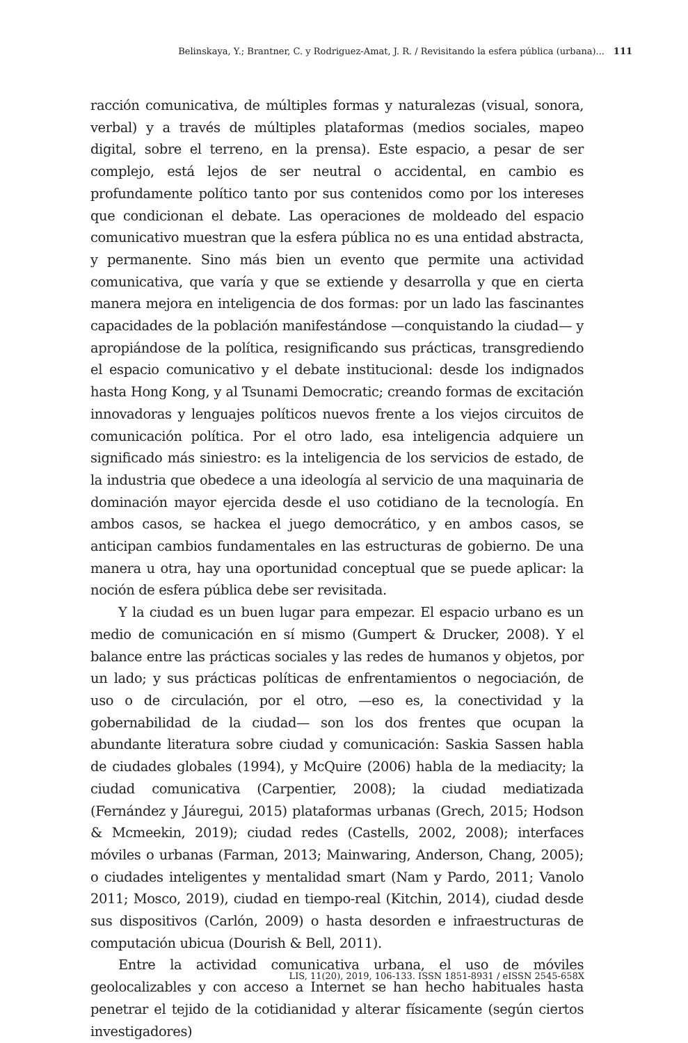Belinskaya, Y.; Brantner, C. y Rodriguez-Amat, J. R. / Revisitando la esfera pública (urbana)... 111
racción comunicativa, de múltiples formas y naturalezas (visual, sonora, verbal) y a través de múltiples plataformas (medios sociales, mapeo digital, sobre el terreno, en la prensa). Este espacio, a pesar de ser complejo, está lejos de ser neutral o accidental, en cambio es profundamente político tanto por sus contenidos como por los intereses que condicionan el debate. Las operaciones de moldeado del espacio comunicativo muestran que la esfera pública no es una entidad abstracta, y permanente. Sino más bien un evento que permite una actividad comunicativa, que varía y que se extiende y desarrolla y que en cierta manera mejora en inteligencia de dos formas: por un lado las fascinantes capacidades de la población manifestándose —conquistando la ciudad— y apropiándose de la política, resignificando sus prácticas, transgrediendo el espacio comunicativo y el debate institucional: desde los indignados hasta Hong Kong, y al Tsunami Democratic; creando formas de excitación innovadoras y lenguajes políticos nuevos frente a los viejos circuitos de comunicación política. Por el otro lado, esa inteligencia adquiere un significado más siniestro: es la inteligencia de los servicios de estado, de la industria que obedece a una ideología al servicio de una maquinaria de dominación mayor ejercida desde el uso cotidiano de la tecnología. En ambos casos, se hackea el juego democrático, y en ambos casos, se anticipan cambios fundamentales en las estructuras de gobierno. De una manera u otra, hay una oportunidad conceptual que se puede aplicar: la noción de esfera pública debe ser revisitada.
Y la ciudad es un buen lugar para empezar. El espacio urbano es un medio de comunicación en sí mismo (Gumpert & Drucker, 2008). Y el balance entre las prácticas sociales y las redes de humanos y objetos, por un lado; y sus prácticas políticas de enfrentamientos o negociación, de uso o de circulación, por el otro, —eso es, la conectividad y la gobernabilidad de la ciudad— son los dos frentes que ocupan la abundante literatura sobre ciudad y comunicación: Saskia Sassen habla de ciudades globales (1994), y McQuire (2006) habla de la mediacity; la ciudad comunicativa (Carpentier, 2008); la ciudad mediatizada (Fernández y Jáuregui, 2015) plataformas urbanas (Grech, 2015; Hodson & Mcmeekin, 2019); ciudad redes (Castells, 2002, 2008); interfaces móviles o urbanas (Farman, 2013; Mainwaring, Anderson, Chang, 2005); o ciudades inteligentes y mentalidad smart (Nam y Pardo, 2011; Vanolo 2011; Mosco, 2019), ciudad en tiempo-real (Kitchin, 2014), ciudad desde sus dispositivos (Carlón, 2009) o hasta desorden e infraestructuras de computación ubicua (Dourish & Bell, 2011).
Entre la actividad comunicativa urbana, el uso de móviles geolocalizables y con acceso a Internet se han hecho habituales hasta penetrar el tejido de la cotidianidad y alterar físicamente (según ciertos investigadores)
LIS, 11(20), 2019, 106-133. ISSN 1851-8931 / eISSN 2545-658X